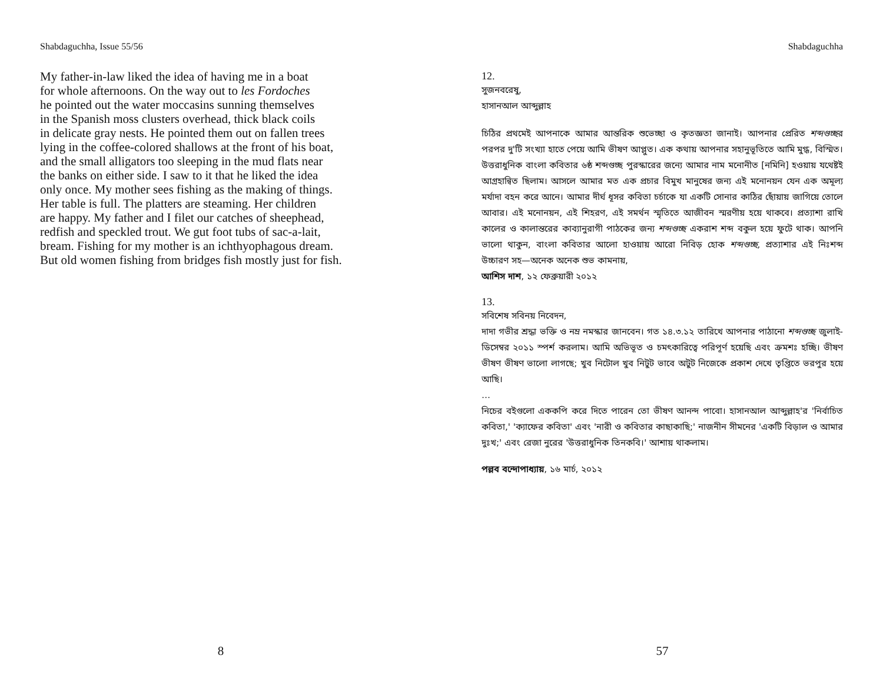Shabdaguchha, Issue 55/56
My father-in-law liked the idea of having me in a boat
for whole afternoons. On the way out to les Fordoches
he pointed out the water moccasins sunning themselves
in the Spanish moss clusters overhead, thick black coils
in delicate gray nests. He pointed them out on fallen trees
lying in the coffee-colored shallows at the front of his boat,
and the small alligators too sleeping in the mud flats near
the banks on either side. I saw to it that he liked the idea
only once. My mother sees fishing as the making of things.
Her table is full. The platters are steaming. Her children
are happy. My father and I filet our catches of sheephead,
redfish and speckled trout. We gut foot tubs of sac-a-lait,
bream. Fishing for my mother is an ichthyophagous dream.
But old women fishing from bridges fish mostly just for fish.
8
Shabdaguchha
12.
সুজনবরেষু,
হাসানআল আব্দুল্লাহ
চিঠির প্রথমেই আপনাকে আমার আন্তরিক শুভেচ্ছা ও কৃতজ্ঞতা জানাই। আপনার প্রেরিত শব্দগুচ্ছর পরপর দু'টি সংখ্যা হাতে পেয়ে আমি ভীষণ আপ্লুত। এক কথায় আপনার সহানুভূতিতে আমি মুগ্ধ, বিস্মিত। উত্তরাধুনিক বাংলা কবিতার ৬ষ্ঠ শব্দগুচ্ছ পুরস্কারের জন্যে আমার নাম মনোনীত [নমিনি] হওয়ায় যথেষ্টই আগ্রহান্বিত ছিলাম। আসলে আমার মত এক প্রচার বিমুখ মানুষের জন্য এই মনোনয়ন যেন এক অমূল্য মর্যাদা বহন করে আনে। আমার দীর্ঘ ধূসর কবিতা চর্চাকে যা একটি সোনার কাঠির ছোঁয়ায় জাগিয়ে তোলে আবার। এই মনোনয়ন, এই শিহরণ, এই সমর্থন স্মৃতিতে আজীবন স্মরণীয় হয়ে থাকবে। প্রত্যাশা রাখি কালের ও কালান্তরের কাব্যানুরাগী পাঠকের জন্য শব্দগুচ্ছ একরাশ শব্দ বকুল হয়ে ফুটে থাক। আপনি ভালো থাকুন, বাংলা কবিতার আলো হাওয়ায় আরো নিবিড় হোক শব্দগুচ্ছ, প্রত্যাশার এই নিঃশব্দ উচ্চারণ সহ—অনেক অনেক শুভ কামনায়,
আশিস দাশ, ১২ ফেব্রুয়ারী ২০১২
13.
সবিশেষ সবিনয় নিবেদন,
দাদা গভীর শ্রদ্ধা ভক্তি ও নম্র নমস্কার জানবেন। গত ১৪.৩.১২ তারিখে আপনার পাঠানো শব্দগুচ্ছ জুলাই-ডিসেম্বর ২০১১ স্পর্শ করলাম। আমি অভিভূত ও চমৎকারিত্বে পরিপূর্ণ হয়েছি এবং ক্রমশঃ হচ্ছি। ভীষণ ভীষণ ভীষণ ভালো লাগছে; খুব নিটোল খুব নিটুট ভাবে অটুট নিজেকে প্রকাশ দেখে তৃপ্তিতে ভরপুর হয়ে আছি।
…
নিচের বইগুলো এককপি করে দিতে পারেন তো ভীষণ আনন্দ পাবো। হাসানআল আব্দুল্লাহ'র 'নির্বাচিত কবিতা,' 'ক্যাফের কবিতা' এবং 'নারী ও কবিতার কাছাকাছি;' নাজনীন সীমনের 'একটি বিড়াল ও আমার দুঃখ;' এবং রেজা নুরের 'উত্তরাধুনিক তিনকবি।' আশায় থাকলাম।
পল্লব বন্দোপাধ্যায়, ১৬ মার্চ, ২০১২
57